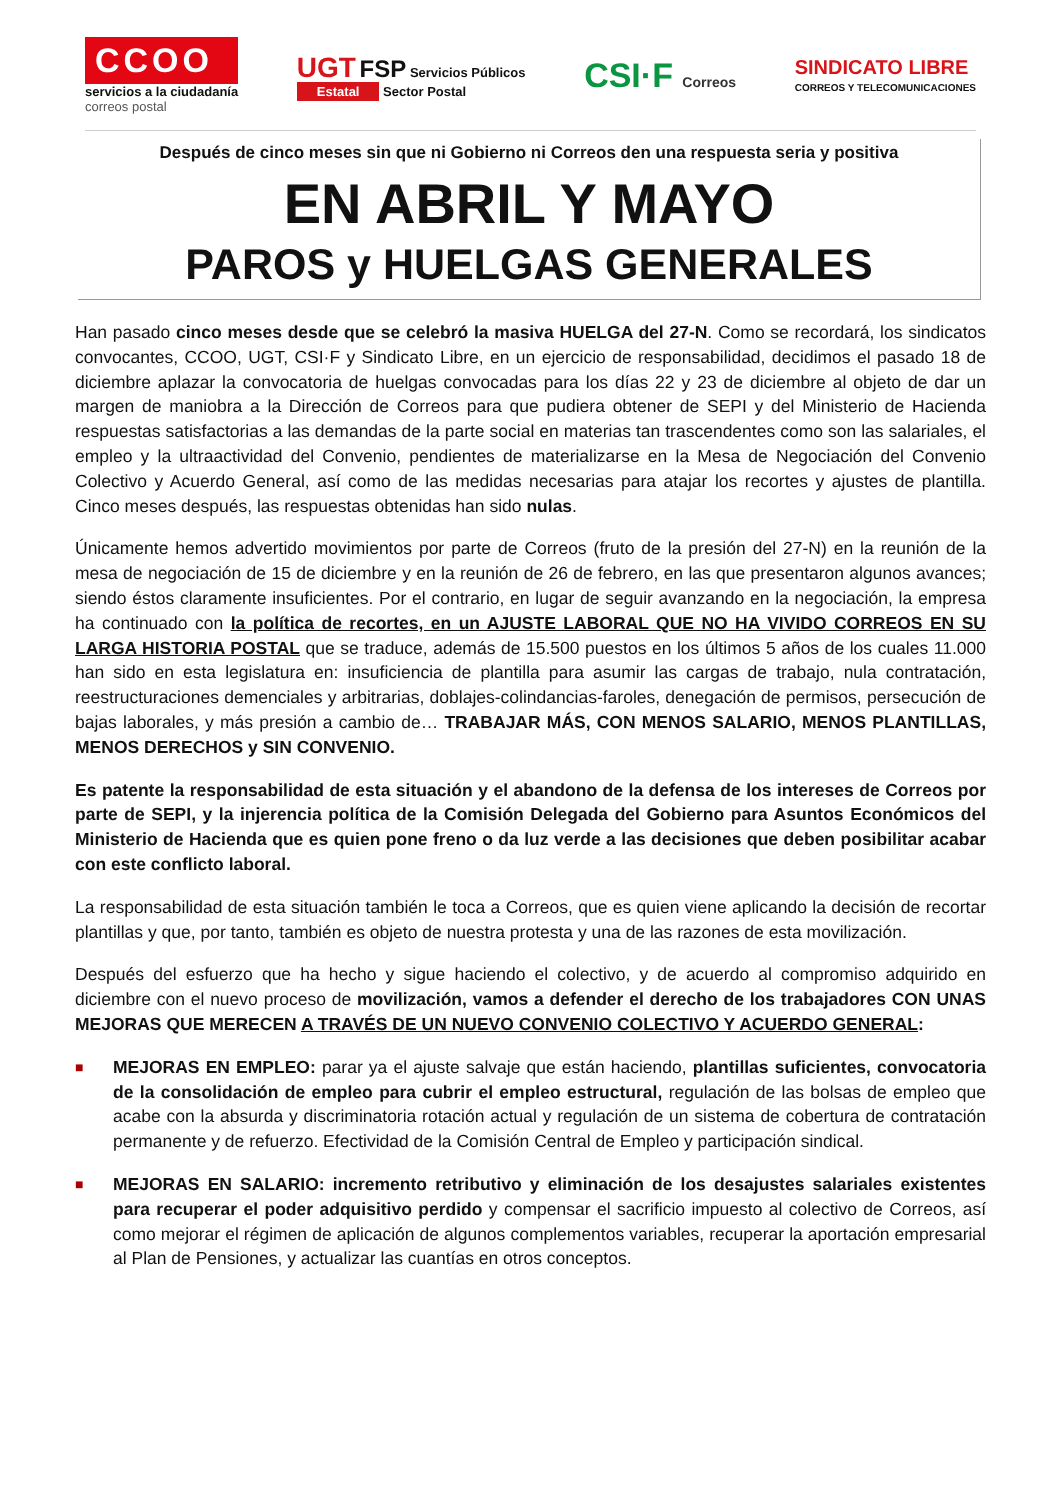CCOO
servicios a la ciudadanía
correos postal
UGT FSP Servicios Públicos
Estatal Sector Postal
CSI·F Correos
SINDICATO LIBRE
CORREOS Y TELECOMUNICACIONES
Después de cinco meses sin que ni Gobierno ni Correos den una respuesta seria y positiva
EN ABRIL Y MAYO
PAROS y HUELGAS GENERALES
Han pasado cinco meses desde que se celebró la masiva HUELGA del 27-N. Como se recordará, los sindicatos convocantes, CCOO, UGT, CSI·F y Sindicato Libre, en un ejercicio de responsabilidad, decidimos el pasado 18 de diciembre aplazar la convocatoria de huelgas convocadas para los días 22 y 23 de diciembre al objeto de dar un margen de maniobra a la Dirección de Correos para que pudiera obtener de SEPI y del Ministerio de Hacienda respuestas satisfactorias a las demandas de la parte social en materias tan trascendentes como son las salariales, el empleo y la ultraactividad del Convenio, pendientes de materializarse en la Mesa de Negociación del Convenio Colectivo y Acuerdo General, así como de las medidas necesarias para atajar los recortes y ajustes de plantilla. Cinco meses después, las respuestas obtenidas han sido nulas.
Únicamente hemos advertido movimientos por parte de Correos (fruto de la presión del 27-N) en la reunión de la mesa de negociación de 15 de diciembre y en la reunión de 26 de febrero, en las que presentaron algunos avances; siendo éstos claramente insuficientes. Por el contrario, en lugar de seguir avanzando en la negociación, la empresa ha continuado con la política de recortes, en un AJUSTE LABORAL QUE NO HA VIVIDO CORREOS EN SU LARGA HISTORIA POSTAL que se traduce, además de 15.500 puestos en los últimos 5 años de los cuales 11.000 han sido en esta legislatura en: insuficiencia de plantilla para asumir las cargas de trabajo, nula contratación, reestructuraciones demenciales y arbitrarias, doblajes-colindancias-faroles, denegación de permisos, persecución de bajas laborales, y más presión a cambio de… TRABAJAR MÁS, CON MENOS SALARIO, MENOS PLANTILLAS, MENOS DERECHOS y SIN CONVENIO.
Es patente la responsabilidad de esta situación y el abandono de la defensa de los intereses de Correos por parte de SEPI, y la injerencia política de la Comisión Delegada del Gobierno para Asuntos Económicos del Ministerio de Hacienda que es quien pone freno o da luz verde a las decisiones que deben posibilitar acabar con este conflicto laboral.
La responsabilidad de esta situación también le toca a Correos, que es quien viene aplicando la decisión de recortar plantillas y que, por tanto, también es objeto de nuestra protesta y una de las razones de esta movilización.
Después del esfuerzo que ha hecho y sigue haciendo el colectivo, y de acuerdo al compromiso adquirido en diciembre con el nuevo proceso de movilización, vamos a defender el derecho de los trabajadores CON UNAS MEJORAS QUE MERECEN A TRAVÉS DE UN NUEVO CONVENIO COLECTIVO Y ACUERDO GENERAL:
■
MEJORAS EN EMPLEO: parar ya el ajuste salvaje que están haciendo, plantillas suficientes, convocatoria de la consolidación de empleo para cubrir el empleo estructural, regulación de las bolsas de empleo que acabe con la absurda y discriminatoria rotación actual y regulación de un sistema de cobertura de contratación permanente y de refuerzo. Efectividad de la Comisión Central de Empleo y participación sindical.
■
MEJORAS EN SALARIO: incremento retributivo y eliminación de los desajustes salariales existentes para recuperar el poder adquisitivo perdido y compensar el sacrificio impuesto al colectivo de Correos, así como mejorar el régimen de aplicación de algunos complementos variables, recuperar la aportación empresarial al Plan de Pensiones, y actualizar las cuantías en otros conceptos.